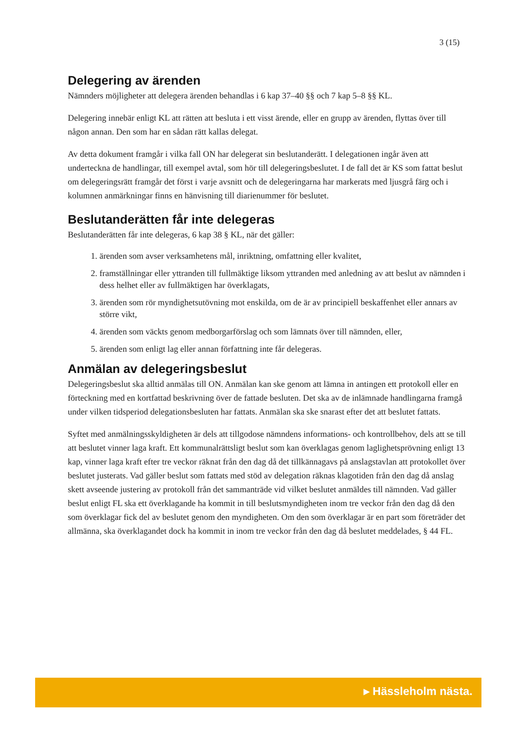3 (15)
Delegering av ärenden
Nämnders möjligheter att delegera ärenden behandlas i 6 kap 37–40 §§ och 7 kap 5–8 §§ KL.
Delegering innebär enligt KL att rätten att besluta i ett visst ärende, eller en grupp av ärenden, flyttas över till någon annan. Den som har en sådan rätt kallas delegat.
Av detta dokument framgår i vilka fall ON har delegerat sin beslutanderätt. I delegationen ingår även att underteckna de handlingar, till exempel avtal, som hör till delegeringsbeslutet. I de fall det är KS som fattat beslut om delegeringsrätt framgår det först i varje avsnitt och de delegeringarna har markerats med ljusgrå färg och i kolumnen anmärkningar finns en hänvisning till diarienummer för beslutet.
Beslutanderätten får inte delegeras
Beslutanderätten får inte delegeras, 6 kap 38 § KL, när det gäller:
1. ärenden som avser verksamhetens mål, inriktning, omfattning eller kvalitet,
2. framställningar eller yttranden till fullmäktige liksom yttranden med anledning av att beslut av nämnden i dess helhet eller av fullmäktigen har överklagats,
3. ärenden som rör myndighetsutövning mot enskilda, om de är av principiell beskaffenhet eller annars av större vikt,
4. ärenden som väckts genom medborgarförslag och som lämnats över till nämnden, eller,
5. ärenden som enligt lag eller annan författning inte får delegeras.
Anmälan av delegeringsbeslut
Delegeringsbeslut ska alltid anmälas till ON. Anmälan kan ske genom att lämna in antingen ett protokoll eller en förteckning med en kortfattad beskrivning över de fattade besluten. Det ska av de inlämnade handlingarna framgå under vilken tidsperiod delegationsbesluten har fattats. Anmälan ska ske snarast efter det att beslutet fattats.
Syftet med anmälningsskyldigheten är dels att tillgodose nämndens informations- och kontrollbehov, dels att se till att beslutet vinner laga kraft. Ett kommunalrättsligt beslut som kan överklagas genom laglighetsprövning enligt 13 kap, vinner laga kraft efter tre veckor räknat från den dag då det tillkännagavs på anslagstavlan att protokollet över beslutet justerats. Vad gäller beslut som fattats med stöd av delegation räknas klagotiden från den dag då anslag skett avseende justering av protokoll från det sammanträde vid vilket beslutet anmäldes till nämnden. Vad gäller beslut enligt FL ska ett överklagande ha kommit in till beslutsmyndigheten inom tre veckor från den dag då den som överklagar fick del av beslutet genom den myndigheten. Om den som överklagar är en part som företräder det allmänna, ska överklagandet dock ha kommit in inom tre veckor från den dag då beslutet meddelades, § 44 FL.
▸ Hässleholm nästa.